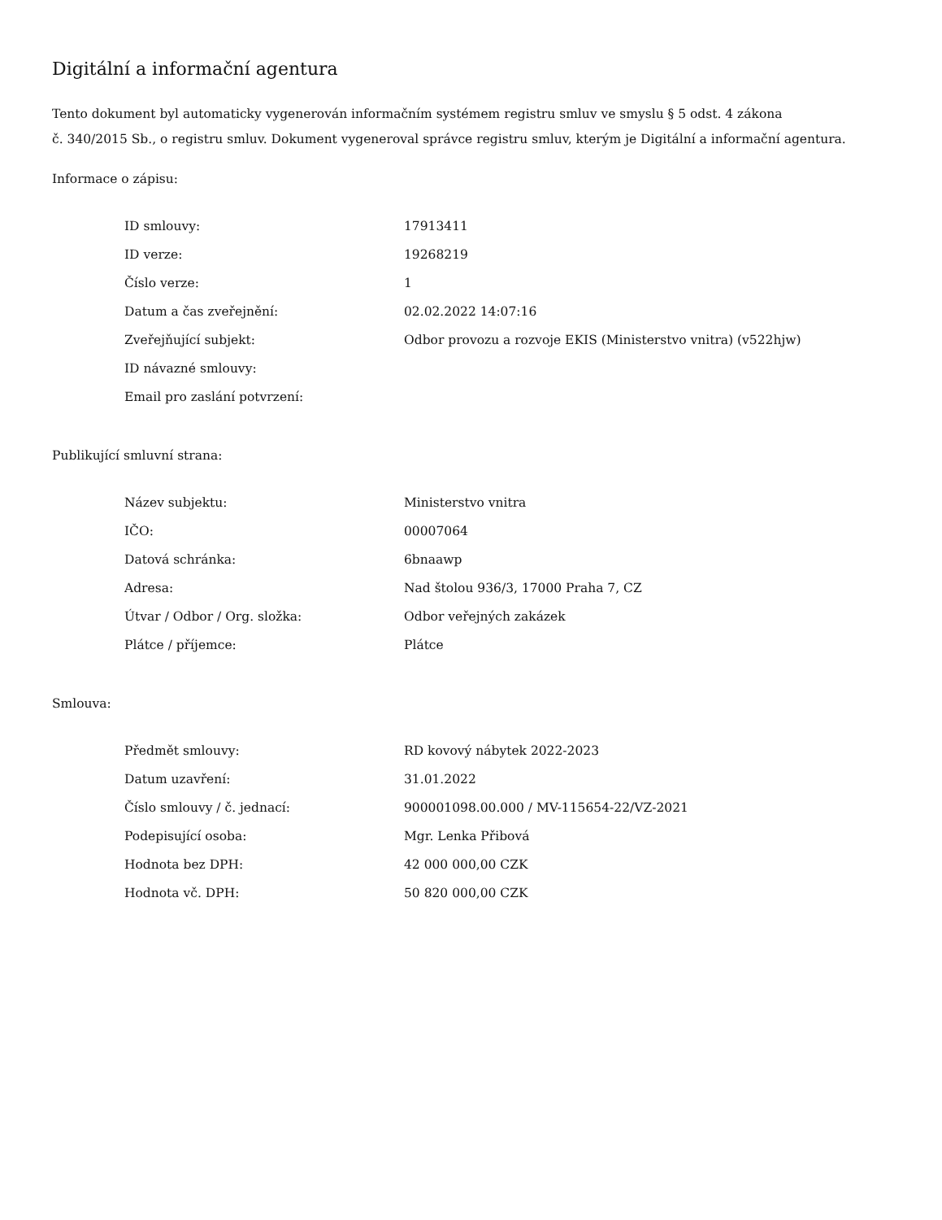Digitální a informační agentura
Tento dokument byl automaticky vygenerován informačním systémem registru smluv ve smyslu § 5 odst. 4 zákona
č. 340/2015 Sb., o registru smluv. Dokument vygeneroval správce registru smluv, kterým je Digitální a informační agentura.
Informace o zápisu:
| ID smlouvy: | 17913411 |
| ID verze: | 19268219 |
| Číslo verze: | 1 |
| Datum a čas zveřejnění: | 02.02.2022 14:07:16 |
| Zveřejňující subjekt: | Odbor provozu a rozvoje EKIS (Ministerstvo vnitra) (v522hjw) |
| ID návazné smlouvy: | |
| Email pro zaslání potvrzení: | |
Publikující smluvní strana:
| Název subjektu: | Ministerstvo vnitra |
| IČO: | 00007064 |
| Datová schránka: | 6bnaawp |
| Adresa: | Nad štolou 936/3, 17000 Praha 7, CZ |
| Útvar / Odbor / Org. složka: | Odbor veřejných zakázek |
| Plátce / příjemce: | Plátce |
Smlouva:
| Předmět smlouvy: | RD kovový nábytek 2022-2023 |
| Datum uzavření: | 31.01.2022 |
| Číslo smlouvy / č. jednací: | 900001098.00.000 / MV-115654-22/VZ-2021 |
| Podepisující osoba: | Mgr. Lenka Přibová |
| Hodnota bez DPH: | 42 000 000,00 CZK |
| Hodnota vč. DPH: | 50 820 000,00 CZK |